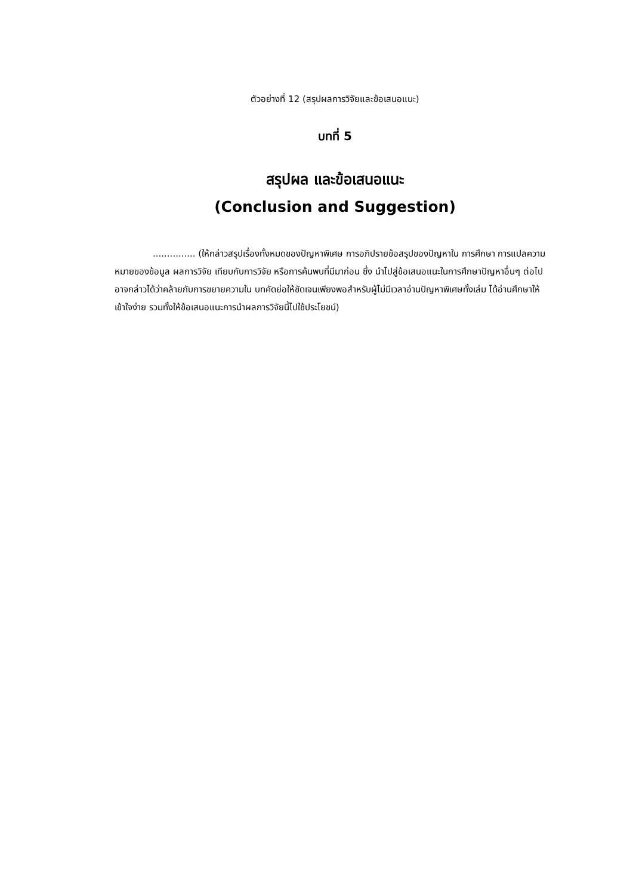ตัวอย่างที่ 12 (สรุปผลการวิจัยและข้อเสนอแนะ)
บทที่ 5
สรุปผล และข้อเสนอแนะ
(Conclusion and Suggestion)
............... (ให้กล่าวสรุปเรื่องทั้งหมดของปัญหาพิเศษ การอภิปรายข้อสรุปของปัญหาใน การศึกษา การแปลความหมายของข้อมูล ผลการวิจัย เทียบกับการวิจัย หรือการค้นพบที่มีมาก่อน ซึ่ง นำไปสู่ข้อเสนอแนะในการศึกษาปัญหาอื่นๆ ต่อไป อาจกล่าวได้ว่าคล้ายกับการขยายความใน บทคัดย่อให้ชัดเจนเพียงพอสำหรับผู้ไม่มีเวลาอ่านปัญหาพิเศษทั้งเล่ม ได้อ่านศึกษาให้เข้าใจง่าย รวมทั้งให้ข้อเสนอแนะการนำผลการวิจัยนี้ไปใช้ประโยชน์)